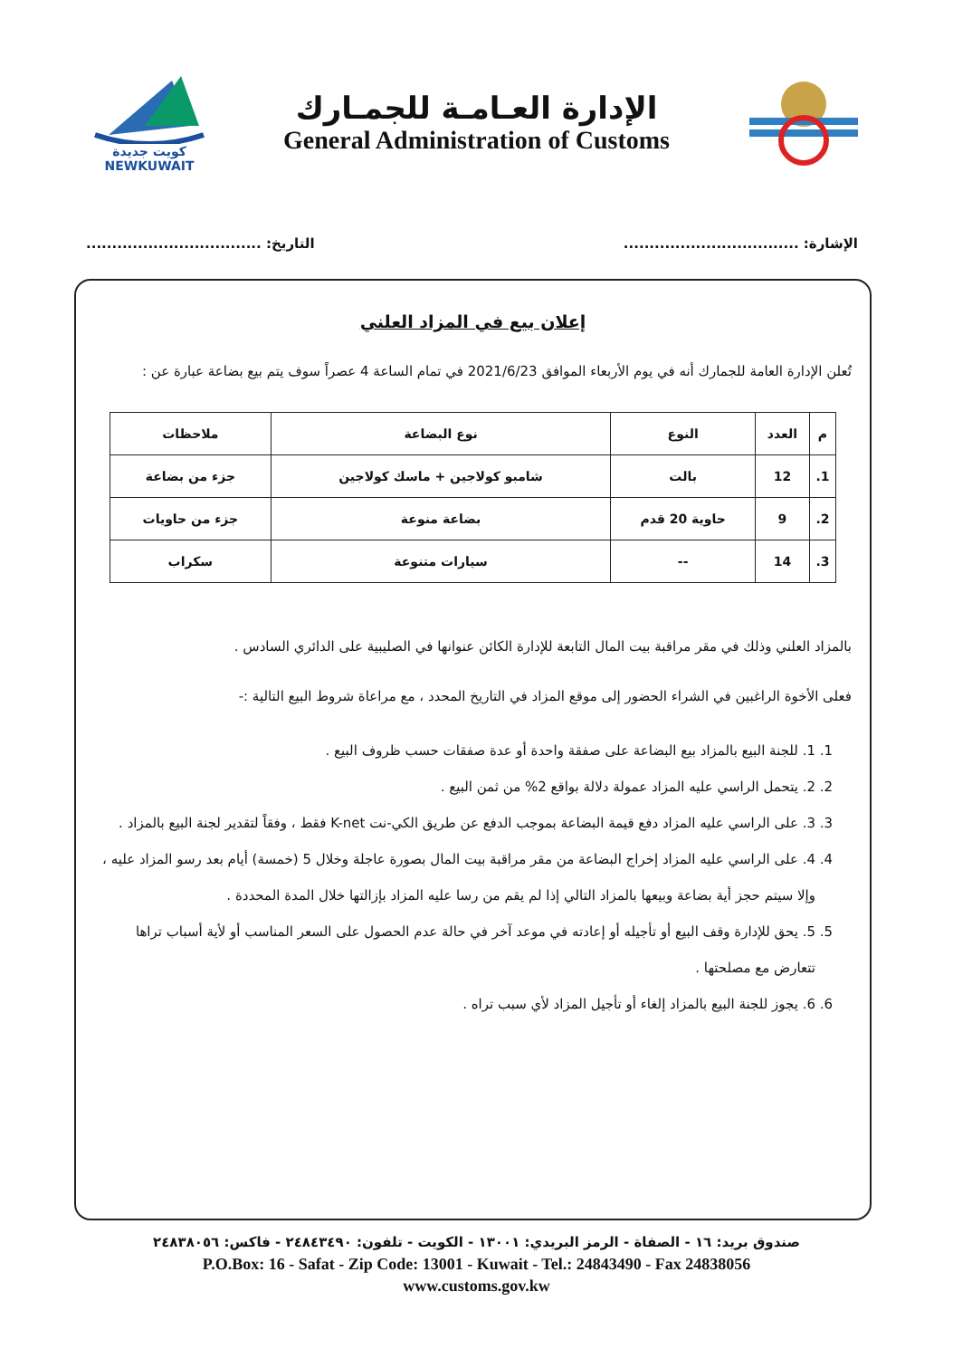الإدارة العـامـة للجمـارك
General Administration of Customs
كويت جديدة
NEWKUWAIT
الإشارة: .................................. التاريخ: ..................................
إعلان بيع في المزاد العلني
تُعلن الإدارة العامة للجمارك أنه في يوم الأربعاء الموافق 2021/6/23 في تمام الساعة 4 عصراً سوف يتم بيع بضاعة عبارة عن :
| م | العدد | النوع | نوع البضاعة | ملاحظات |
| --- | --- | --- | --- | --- |
| 1. | 12 | بالت | شامبو كولاجين + ماسك كولاجين | جزء من بضاعة |
| 2. | 9 | حاوية 20 قدم | بضاعة منوعة | جزء من حاويات |
| 3. | 14 | -- | سيارات متنوعة | سكراب |
بالمزاد العلني وذلك في مقر مراقبة بيت المال التابعة للإدارة الكائن عنوانها في الصليبية على الدائري السادس .
فعلى الأخوة الراغبين في الشراء الحضور إلى موقع المزاد في التاريخ المحدد ، مع مراعاة شروط البيع التالية :-
1. 1. للجنة البيع بالمزاد بيع البضاعة على صفقة واحدة أو عدة صفقات حسب ظروف البيع .
2. 2. يتحمل الراسي عليه المزاد عمولة دلالة بواقع 2% من ثمن البيع .
3. 3. على الراسي عليه المزاد دفع قيمة البضاعة بموجب الدفع عن طريق الكي-نت K-net فقط ، وفقاً لتقدير لجنة البيع بالمزاد .
4. 4. على الراسي عليه المزاد إخراج البضاعة من مقر مراقبة بيت المال بصورة عاجلة وخلال 5 (خمسة) أيام بعد رسو المزاد عليه ، وإلا سيتم حجز أية بضاعة وبيعها بالمزاد التالي إذا لم يقم من رسا عليه المزاد بإزالتها خلال المدة المحددة .
5. 5. يحق للإدارة وقف البيع أو تأجيله أو إعادته في موعد آخر في حالة عدم الحصول على السعر المناسب أو لأية أسباب تراها تتعارض مع مصلحتها .
6. 6. يجوز للجنة البيع بالمزاد إلغاء أو تأجيل المزاد لأي سبب تراه .
صندوق بريد: ١٦ - الصفاة - الرمز البريدي: ١٣٠٠١ - الكويت - تلفون: ٢٤٨٤٣٤٩٠ - فاكس: ٢٤٨٣٨٠٥٦
P.O.Box: 16 - Safat - Zip Code: 13001 - Kuwait - Tel.: 24843490 - Fax 24838056
www.customs.gov.kw